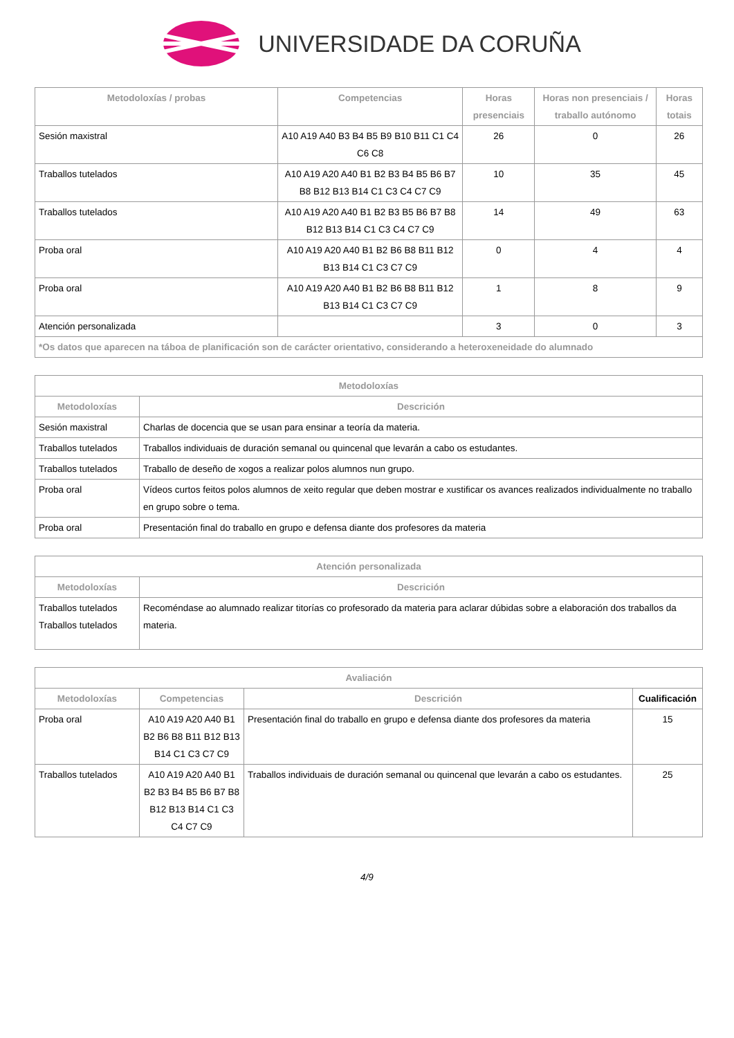UNIVERSIDADE DA CORUÑA
| Metodoloxías / probas | Competencias | Horas presenciais | Horas non presenciais / traballo autónomo | Horas totais |
| --- | --- | --- | --- | --- |
| Sesión maxistral | A10 A19 A40 B3 B4 B5 B9 B10 B11 C1 C4 C6 C8 | 26 | 0 | 26 |
| Traballos tutelados | A10 A19 A20 A40 B1 B2 B3 B4 B5 B6 B7 B8 B12 B13 B14 C1 C3 C4 C7 C9 | 10 | 35 | 45 |
| Traballos tutelados | A10 A19 A20 A40 B1 B2 B3 B5 B6 B7 B8 B12 B13 B14 C1 C3 C4 C7 C9 | 14 | 49 | 63 |
| Proba oral | A10 A19 A20 A40 B1 B2 B6 B8 B11 B12 B13 B14 C1 C3 C7 C9 | 0 | 4 | 4 |
| Proba oral | A10 A19 A20 A40 B1 B2 B6 B8 B11 B12 B13 B14 C1 C3 C7 C9 | 1 | 8 | 9 |
| Atención personalizada | | 3 | 0 | 3 |
| *Os datos que aparecen na táboa de planificación son de carácter orientativo, considerando a heteroxeneidade do alumnado | | | | |
| Metodoloxías | |
| --- | --- |
| Metodoloxías | Descrición |
| Sesión maxistral | Charlas de docencia que se usan para ensinar a teoría da materia. |
| Traballos tutelados | Traballos individuais de duración semanal ou quincenal que levarán a cabo os estudantes. |
| Traballos tutelados | Traballo de deseño de xogos a realizar polos alumnos nun grupo. |
| Proba oral | Vídeos curtos feitos polos alumnos de xeito regular que deben mostrar e xustificar os avances realizados individualmente no traballo en grupo sobre o tema. |
| Proba oral | Presentación final do traballo en grupo e defensa diante dos profesores da materia |
| Atención personalizada | |
| --- | --- |
| Metodoloxías | Descrición |
| Traballos tutelados Traballos tutelados | Recoméndase ao alumnado realizar titorías co profesorado da materia para aclarar dúbidas sobre a elaboración dos traballos da materia. |
| Avaliación | | | |
| --- | --- | --- | --- |
| Metodoloxías | Competencias | Descrición | Cualificación |
| Proba oral | A10 A19 A20 A40 B1 B2 B6 B8 B11 B12 B13 B14 C1 C3 C7 C9 | Presentación final do traballo en grupo e defensa diante dos profesores da materia | 15 |
| Traballos tutelados | A10 A19 A20 A40 B1 B2 B3 B4 B5 B6 B7 B8 B12 B13 B14 C1 C3 C4 C7 C9 | Traballos individuais de duración semanal ou quincenal que levarán a cabo os estudantes. | 25 |
4/9